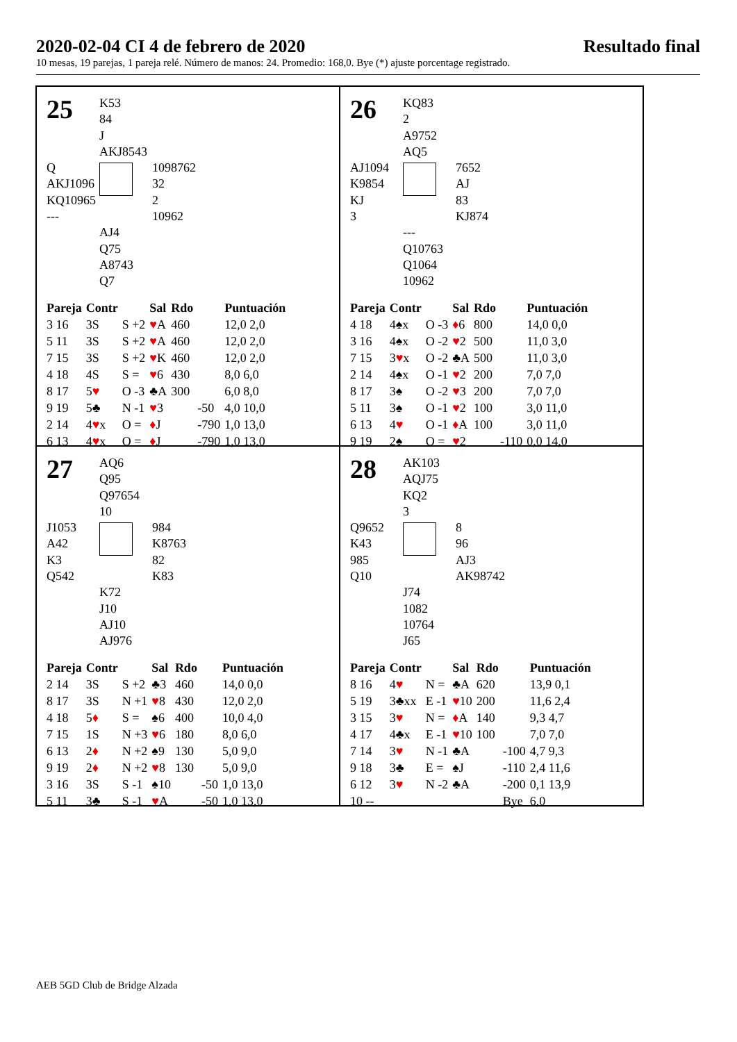2020-02-04 CI 4 de febrero de 2020 Resultado final
10 mesas, 19 parejas, 1 pareja relé. Número de manos: 24. Promedio: 168,0. Bye (*) ajuste porcentage registrado.
25
K53
84
J
AKJ8543
Q
AKJ1096
KQ10965
---
1098762
32
2
10962
AJ4
Q75
A8743
Q7
| Pareja | Contr | | Sal | Rdo | | Puntuación |
| --- | --- | --- | --- | --- | --- | --- |
| 3 16 | 3S | S +2 | ♥ A | 460 | | 12,0 2,0 |
| 5 11 | 3S | S +2 | ♥ A | 460 | | 12,0 2,0 |
| 7 15 | 3S | S +2 | ♥ K | 460 | | 12,0 2,0 |
| 4 18 | 4S | S = | ♥ 6 | 430 | | 8,0 6,0 |
| 8 17 | 5 ♥ | O -3 | ♣A | 300 | | 6,0 8,0 |
| 9 19 | 5♣ | N -1 | ♥ 3 | | -50 | 4,0 10,0 |
| 2 14 | 4 ♥ x | O = | ♦ J | | -790 | 1,0 13,0 |
| 6 13 | 4 ♥ x | O = | ♦ J | | -790 | 1,0 13,0 |
26
KQ83
2
A9752
AQ5
AJ1094
K9854
KJ
3
7652
AJ
83
KJ874
---
Q10763
Q1064
10962
| Pareja | Contr | | Sal | Rdo | | Puntuación |
| --- | --- | --- | --- | --- | --- | --- |
| 4 18 | 4♠x | O -3 | ♦ 6 | 800 | | 14,0 0,0 |
| 3 16 | 4♠x | O -2 | ♥ 2 | 500 | | 11,0 3,0 |
| 7 15 | 3 ♥ x | O -2 | ♣A | 500 | | 11,0 3,0 |
| 2 14 | 4♠x | O -1 | ♥ 2 | 200 | | 7,0 7,0 |
| 8 17 | 3♠ | O -2 | ♥ 3 | 200 | | 7,0 7,0 |
| 5 11 | 3♠ | O -1 | ♥ 2 | 100 | | 3,0 11,0 |
| 6 13 | 4 ♥ | O -1 | ♦ A | 100 | | 3,0 11,0 |
| 9 19 | 2♠ | O = | ♥ 2 | | -110 | 0,0 14,0 |
27
AQ6
Q95
Q97654
10
J1053
A42
K3
Q542
984
K8763
82
K83
K72
J10
AJ10
AJ976
| Pareja | Contr | | Sal | Rdo | | Puntuación |
| --- | --- | --- | --- | --- | --- | --- |
| 2 14 | 3S | S +2 | ♣3 | 460 | | 14,0 0,0 |
| 8 17 | 3S | N +1 | ♥ 8 | 430 | | 12,0 2,0 |
| 4 18 | 5 ♦ | S = | ♠6 | 400 | | 10,0 4,0 |
| 7 15 | 1S | N +3 | ♥ 6 | 180 | | 8,0 6,0 |
| 6 13 | 2 ♦ | N +2 | ♠9 | 130 | | 5,0 9,0 |
| 9 19 | 2 ♦ | N +2 | ♥ 8 | 130 | | 5,0 9,0 |
| 3 16 | 3S | S -1 | ♠10 | | -50 | 1,0 13,0 |
| 5 11 | 3♣ | S -1 | ♥ A | | -50 | 1,0 13,0 |
28
AK103
AQJ75
KQ2
3
Q9652
K43
985
Q10
8
96
AJ3
AK98742
J74
1082
10764
J65
| Pareja | Contr | | Sal | Rdo | | Puntuación |
| --- | --- | --- | --- | --- | --- | --- |
| 8 16 | 4 ♥ | N = | ♣A | 620 | | 13,9 0,1 |
| 5 19 | 3♣xx | E -1 | ♥ 10 | 200 | | 11,6 2,4 |
| 3 15 | 3 ♥ | N = | ♦ A | 140 | | 9,3 4,7 |
| 4 17 | 4♣x | E -1 | ♥ 10 | 100 | | 7,0 7,0 |
| 7 14 | 3 ♥ | N -1 | ♣A | | -100 | 4,7 9,3 |
| 9 18 | 3♣ | E = | ♠J | | -110 | 2,4 11,6 |
| 6 12 | 3 ♥ | N -2 | ♣A | | -200 | 0,1 13,9 |
| 10 -- | | | | | Bye | 6,0 |
AEB 5GD Club de Bridge Alzada